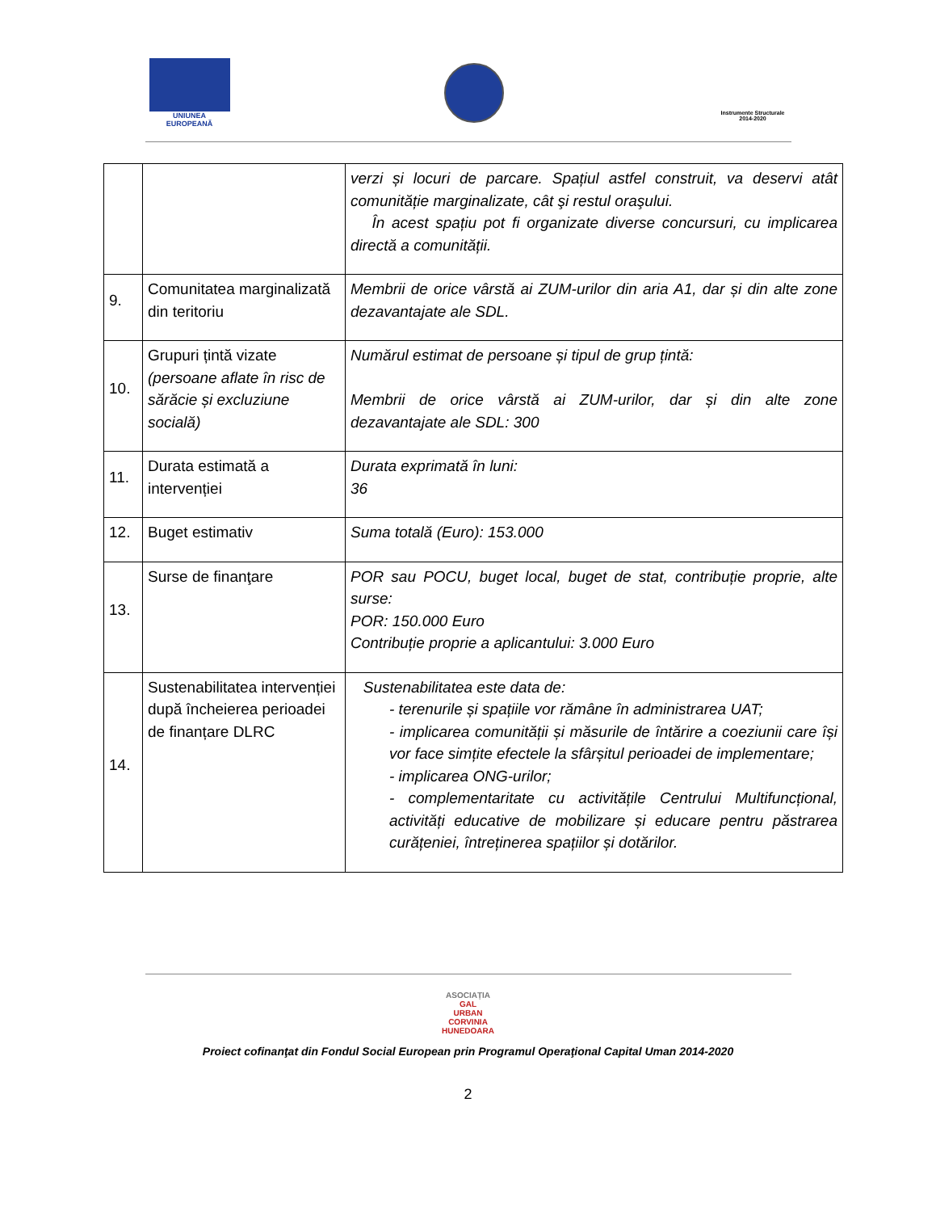UNIUNEA EUROPEANĂ
Instrumente Structurale 2014-2020
| | | verzi și locuri de parcare. Spațiul astfel construit, va deservi atât comunităție marginalizate, cât şi restul oraşului. În acest spațiu pot fi organizate diverse concursuri, cu implicarea directă a comunității. |
| 9. | Comunitatea marginalizată din teritoriu | Membrii de orice vârstă ai ZUM-urilor din aria A1, dar și din alte zone dezavantajate ale SDL. |
| 10. | Grupuri țintă vizate (persoane aflate în risc de sărăcie și excluziune socială) | Numărul estimat de persoane și tipul de grup țintă: Membrii de orice vârstă ai ZUM-urilor, dar și din alte zone dezavantajate ale SDL: 300 |
| 11. | Durata estimată a intervenției | Durata exprimată în luni: 36 |
| 12. | Buget estimativ | Suma totală (Euro): 153.000 |
| 13. | Surse de finanţare | POR sau POCU, buget local, buget de stat, contribuție proprie, alte surse: POR: 150.000 Euro Contribuție proprie a aplicantului: 3.000 Euro |
| 14. | Sustenabilitatea intervenției după încheierea perioadei de finanțare DLRC | Sustenabilitatea este data de: - terenurile și spațiile vor rămâne în administrarea UAT; - implicarea comunității și măsurile de întărire a coeziunii care își vor face simțite efectele la sfârșitul perioadei de implementare; - implicarea ONG-urilor; - complementaritate cu activitățile Centrului Multifuncțional, activități educative de mobilizare și educare pentru păstrarea curățeniei, întreținerea spațiilor și dotărilor. |
ASOCIAȚIA
GAL
URBAN
CORVINIA
HUNEDOARA
Proiect cofinanţat din Fondul Social European prin Programul Operaţional Capital Uman 2014-2020
2